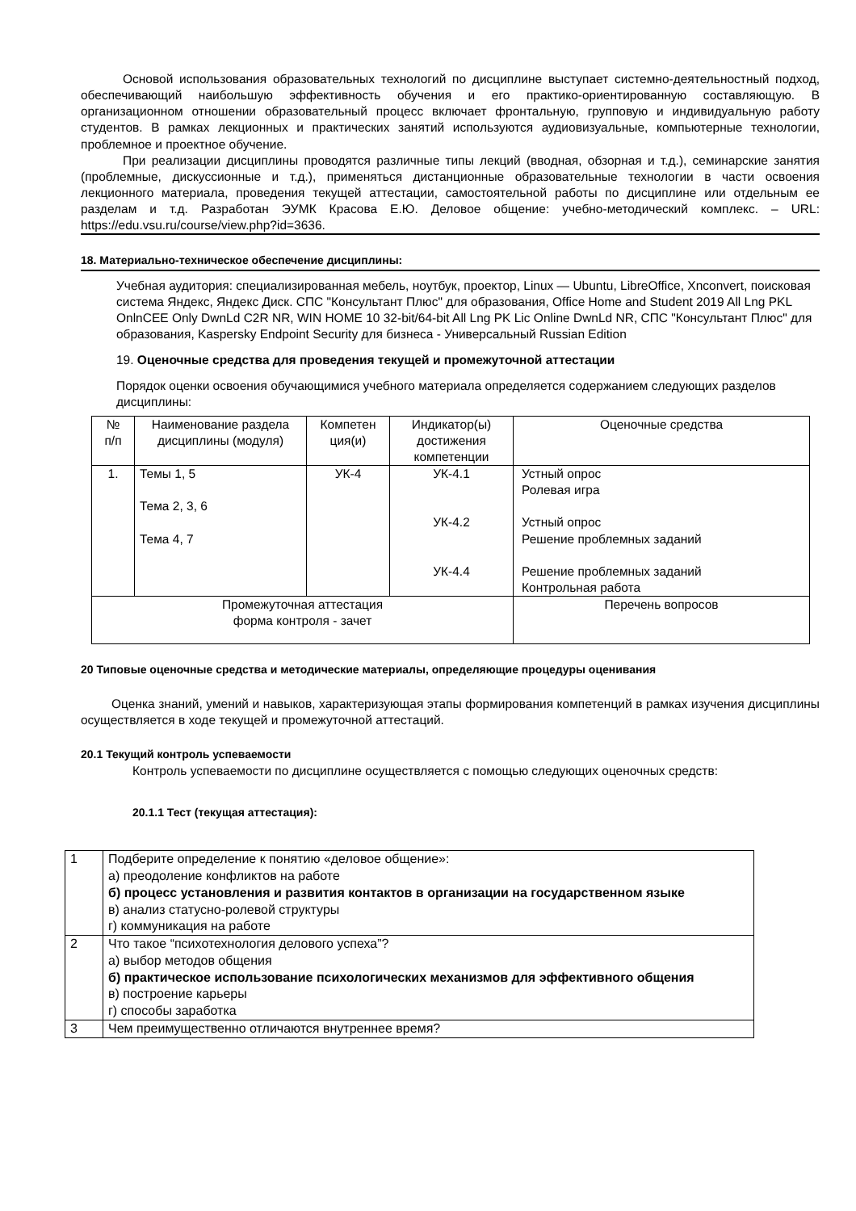Основой использования образовательных технологий по дисциплине выступает системно-деятельностный подход, обеспечивающий наибольшую эффективность обучения и его практико-ориентированную составляющую. В организационном отношении образовательный процесс включает фронтальную, групповую и индивидуальную работу студентов. В рамках лекционных и практических занятий используются аудиовизуальные, компьютерные технологии, проблемное и проектное обучение.
При реализации дисциплины проводятся различные типы лекций (вводная, обзорная и т.д.), семинарские занятия (проблемные, дискуссионные и т.д.), применяться дистанционные образовательные технологии в части освоения лекционного материала, проведения текущей аттестации, самостоятельной работы по дисциплине или отдельным ее разделам и т.д. Разработан ЭУМК Красова Е.Ю. Деловое общение: учебно-методический комплекс. – URL: https://edu.vsu.ru/course/view.php?id=3636.
18. Материально-техническое обеспечение дисциплины:
Учебная аудитория: специализированная мебель, ноутбук, проектор, Linux — Ubuntu, LibreOffice, Xnconvert, поисковая система Яндекс, Яндекс Диск. СПС "Консультант Плюс" для образования, Office Home and Student 2019 All Lng PKL OnlnCEE Only DwnLd C2R NR, WIN HOME 10 32-bit/64-bit All Lng PK Lic Online DwnLd NR, СПС "Консультант Плюс" для образования, Kaspersky Endpoint Security для бизнеса - Универсальный Russian Edition
19. Оценочные средства для проведения текущей и промежуточной аттестации
Порядок оценки освоения обучающимися учебного материала определяется содержанием следующих разделов дисциплины:
| № п/п | Наименование раздела дисциплины (модуля) | Компетен ция(и) | Индикатор(ы) достижения компетенции | Оценочные средства |
| --- | --- | --- | --- | --- |
| 1. | Темы 1, 5 Тема 2, 3, 6 Тема 4, 7 | УК-4 | УК-4.1 УК-4.2 УК-4.4 | Устный опрос Ролевая игра Устный опрос Решение проблемных заданий Решение проблемных заданий Контрольная работа |
| Промежуточная аттестация форма контроля - зачет | | | | Перечень вопросов |
20 Типовые оценочные средства и методические материалы, определяющие процедуры оценивания
Оценка знаний, умений и навыков, характеризующая этапы формирования компетенций в рамках изучения дисциплины осуществляется в ходе текущей и промежуточной аттестаций.
20.1 Текущий контроль успеваемости
Контроль успеваемости по дисциплине осуществляется с помощью следующих оценочных средств:
20.1.1 Тест (текущая аттестация):
| 1 | Подберите определение к понятию «деловое общение»: а) преодоление конфликтов на работе б) процесс установления и развития контактов в организации на государственном языке в) анализ статусно-ролевой структуры г) коммуникация на работе |
| 2 | Что такое “психотехнология делового успеха”? а) выбор методов общения б) практическое использование психологических механизмов для эффективного общения в) построение карьеры г) способы заработка |
| 3 | Чем преимущественно отличаются внутреннее время? |